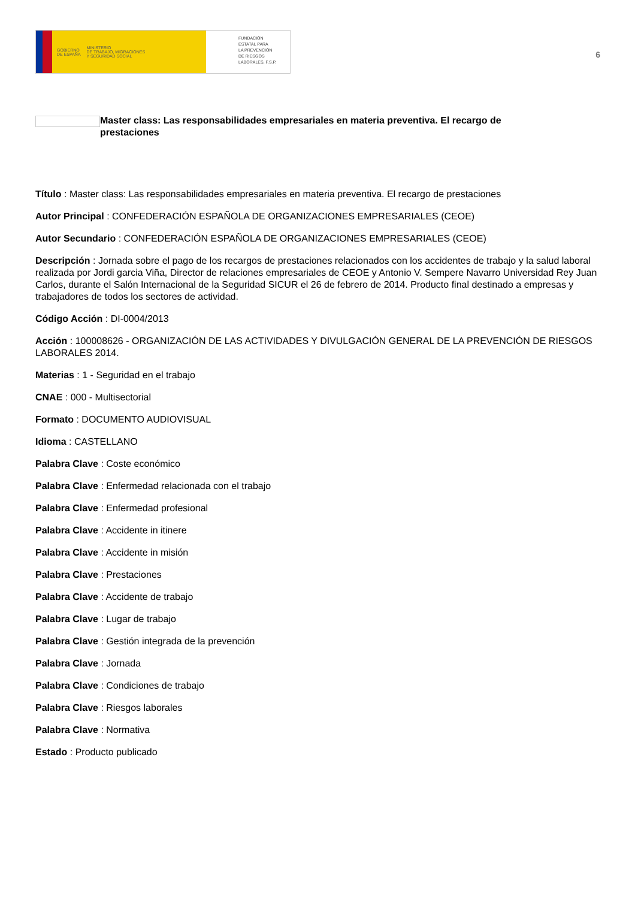GOBIERNO
DE ESPAÑA MINISTERIO
DE TRABAJO, MIGRACIONES
Y SEGURIDAD SOCIAL
FUNDACIÓN
ESTATAL PARA
LA PREVENCIÓN
DE RIESGOS
LABORALES, F.S.P.
6
Master class: Las responsabilidades empresariales en materia preventiva. El recargo de prestaciones
Título : Master class: Las responsabilidades empresariales en materia preventiva. El recargo de prestaciones
Autor Principal : CONFEDERACIÓN ESPAÑOLA DE ORGANIZACIONES EMPRESARIALES (CEOE)
Autor Secundario : CONFEDERACIÓN ESPAÑOLA DE ORGANIZACIONES EMPRESARIALES (CEOE)
Descripción : Jornada sobre el pago de los recargos de prestaciones relacionados con los accidentes de trabajo y la salud laboral realizada por Jordi garcia Viña, Director de relaciones empresariales de CEOE y Antonio V. Sempere Navarro Universidad Rey Juan Carlos, durante el Salón Internacional de la Seguridad SICUR el 26 de febrero de 2014. Producto final destinado a empresas y trabajadores de todos los sectores de actividad.
Código Acción : DI-0004/2013
Acción : 100008626 - ORGANIZACIÓN DE LAS ACTIVIDADES Y DIVULGACIÓN GENERAL DE LA PREVENCIÓN DE RIESGOS LABORALES 2014.
Materias : 1 - Seguridad en el trabajo
CNAE : 000 - Multisectorial
Formato : DOCUMENTO AUDIOVISUAL
Idioma : CASTELLANO
Palabra Clave : Coste económico
Palabra Clave : Enfermedad relacionada con el trabajo
Palabra Clave : Enfermedad profesional
Palabra Clave : Accidente in itinere
Palabra Clave : Accidente in misión
Palabra Clave : Prestaciones
Palabra Clave : Accidente de trabajo
Palabra Clave : Lugar de trabajo
Palabra Clave : Gestión integrada de la prevención
Palabra Clave : Jornada
Palabra Clave : Condiciones de trabajo
Palabra Clave : Riesgos laborales
Palabra Clave : Normativa
Estado : Producto publicado